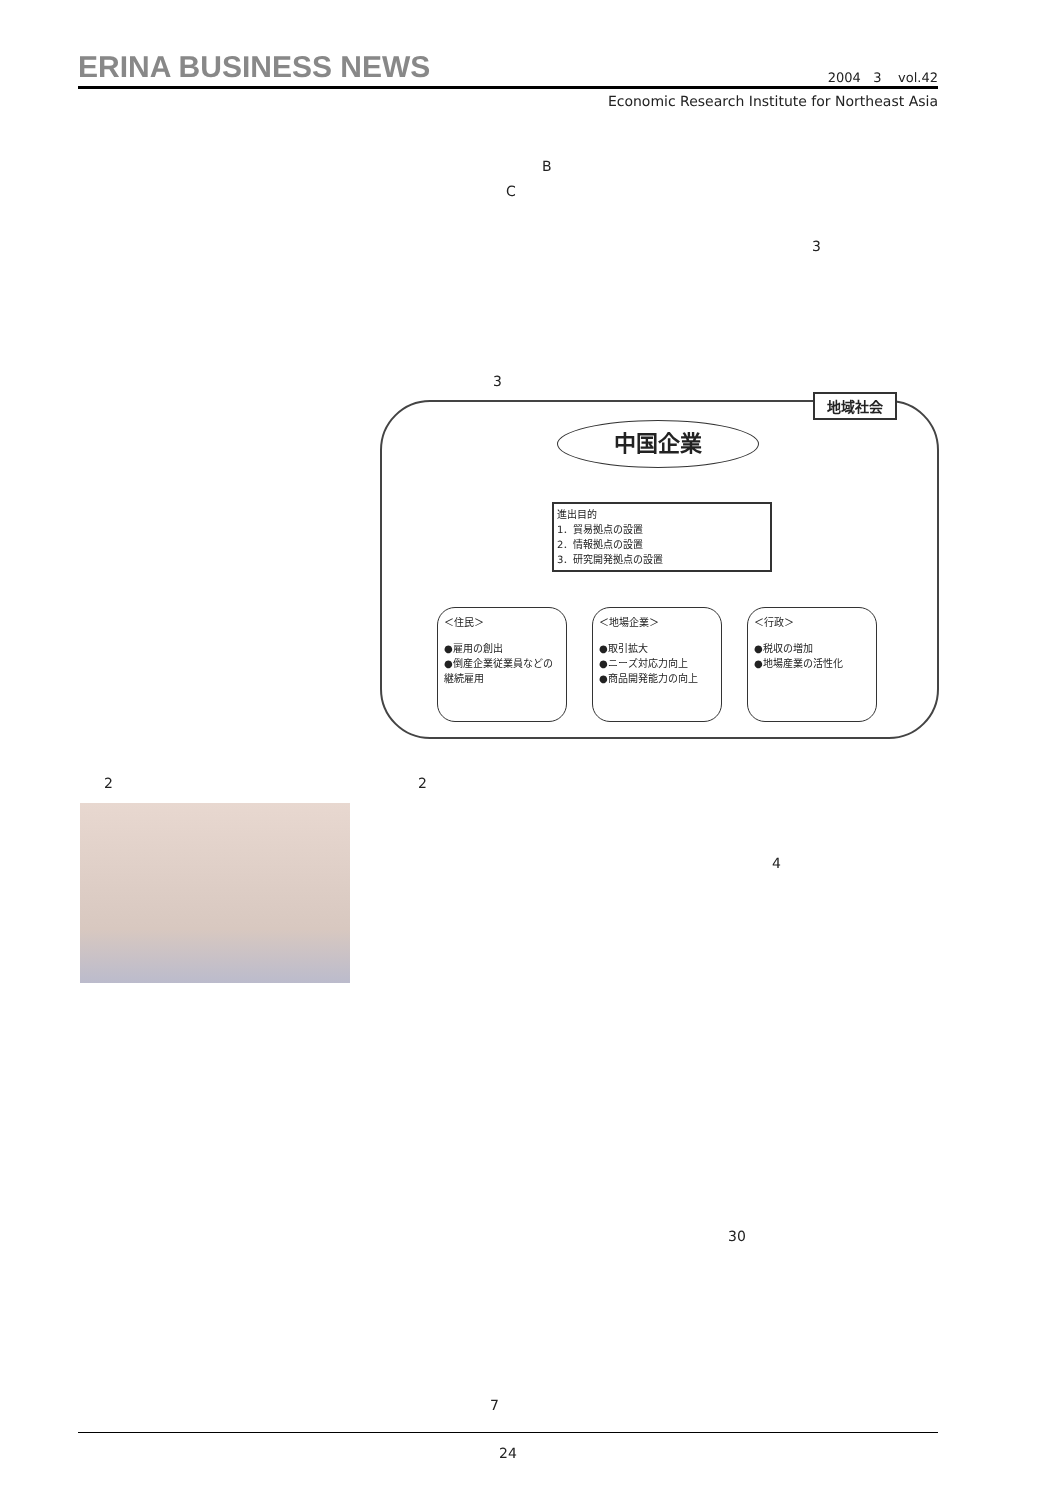ERINA BUSINESS NEWS 2004 3 vol.42
Economic Research Institute for Northeast Asia
B
C
3
3
地域社会
中国企業
進出目的
1．貿易拠点の設置
2．情報拠点の設置
3．研究開発拠点の設置
＜住民＞
●雇用の創出
●倒産企業従業員などの継続雇用
＜地場企業＞
●取引拡大
●ニーズ対応力向上
●商品開発能力の向上
＜行政＞
●税収の増加
●地場産業の活性化
2 2
4
30
7
24